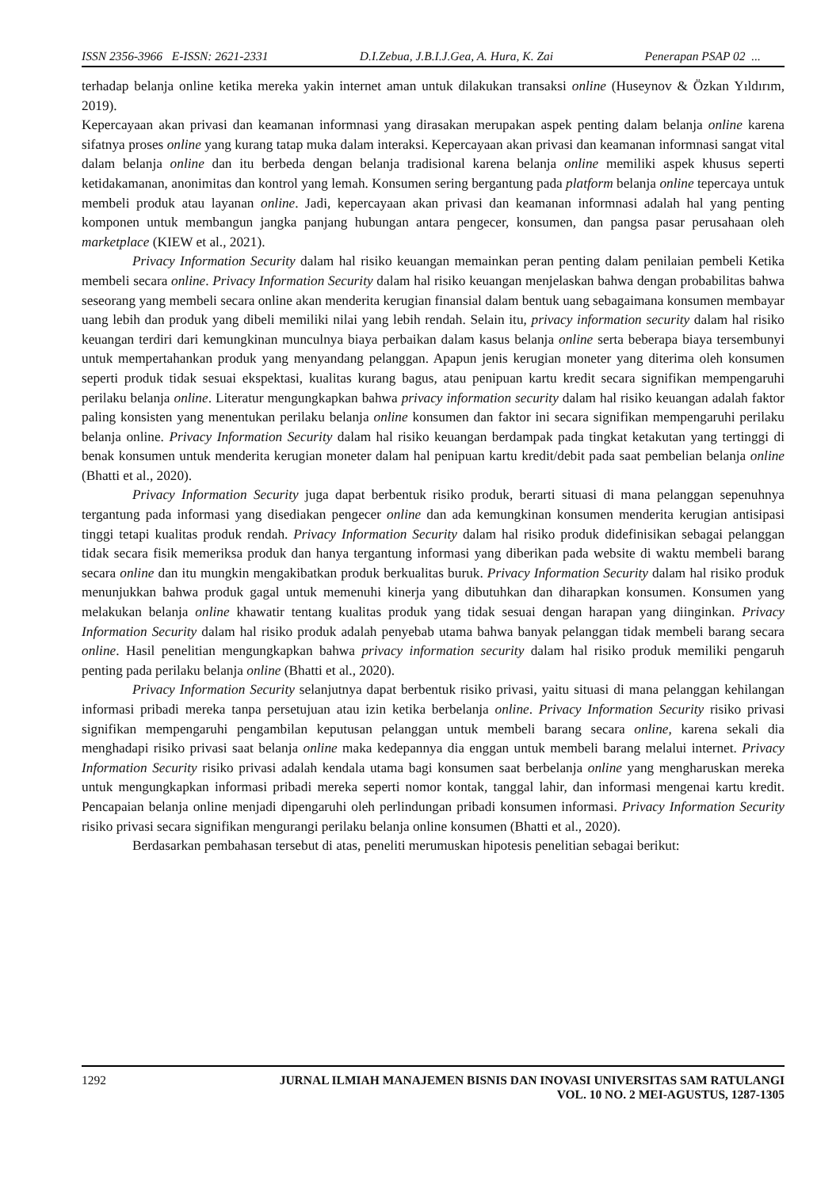ISSN 2356-3966 E-ISSN: 2621-2331 D.I.Zebua, J.B.I.J.Gea, A. Hura, K. Zai Penerapan PSAP 02 ...
terhadap belanja online ketika mereka yakin internet aman untuk dilakukan transaksi online (Huseynov & Özkan Yıldırım, 2019).
Kepercayaan akan privasi dan keamanan informnasi yang dirasakan merupakan aspek penting dalam belanja online karena sifatnya proses online yang kurang tatap muka dalam interaksi. Kepercayaan akan privasi dan keamanan informnasi sangat vital dalam belanja online dan itu berbeda dengan belanja tradisional karena belanja online memiliki aspek khusus seperti ketidakamanan, anonimitas dan kontrol yang lemah. Konsumen sering bergantung pada platform belanja online tepercaya untuk membeli produk atau layanan online. Jadi, kepercayaan akan privasi dan keamanan informnasi adalah hal yang penting komponen untuk membangun jangka panjang hubungan antara pengecer, konsumen, dan pangsa pasar perusahaan oleh marketplace (KIEW et al., 2021).
Privacy Information Security dalam hal risiko keuangan memainkan peran penting dalam penilaian pembeli Ketika membeli secara online. Privacy Information Security dalam hal risiko keuangan menjelaskan bahwa dengan probabilitas bahwa seseorang yang membeli secara online akan menderita kerugian finansial dalam bentuk uang sebagaimana konsumen membayar uang lebih dan produk yang dibeli memiliki nilai yang lebih rendah. Selain itu, privacy information security dalam hal risiko keuangan terdiri dari kemungkinan munculnya biaya perbaikan dalam kasus belanja online serta beberapa biaya tersembunyi untuk mempertahankan produk yang menyandang pelanggan. Apapun jenis kerugian moneter yang diterima oleh konsumen seperti produk tidak sesuai ekspektasi, kualitas kurang bagus, atau penipuan kartu kredit secara signifikan mempengaruhi perilaku belanja online. Literatur mengungkapkan bahwa privacy information security dalam hal risiko keuangan adalah faktor paling konsisten yang menentukan perilaku belanja online konsumen dan faktor ini secara signifikan mempengaruhi perilaku belanja online. Privacy Information Security dalam hal risiko keuangan berdampak pada tingkat ketakutan yang tertinggi di benak konsumen untuk menderita kerugian moneter dalam hal penipuan kartu kredit/debit pada saat pembelian belanja online (Bhatti et al., 2020).
Privacy Information Security juga dapat berbentuk risiko produk, berarti situasi di mana pelanggan sepenuhnya tergantung pada informasi yang disediakan pengecer online dan ada kemungkinan konsumen menderita kerugian antisipasi tinggi tetapi kualitas produk rendah. Privacy Information Security dalam hal risiko produk didefinisikan sebagai pelanggan tidak secara fisik memeriksa produk dan hanya tergantung informasi yang diberikan pada website di waktu membeli barang secara online dan itu mungkin mengakibatkan produk berkualitas buruk. Privacy Information Security dalam hal risiko produk menunjukkan bahwa produk gagal untuk memenuhi kinerja yang dibutuhkan dan diharapkan konsumen. Konsumen yang melakukan belanja online khawatir tentang kualitas produk yang tidak sesuai dengan harapan yang diinginkan. Privacy Information Security dalam hal risiko produk adalah penyebab utama bahwa banyak pelanggan tidak membeli barang secara online. Hasil penelitian mengungkapkan bahwa privacy information security dalam hal risiko produk memiliki pengaruh penting pada perilaku belanja online (Bhatti et al., 2020).
Privacy Information Security selanjutnya dapat berbentuk risiko privasi, yaitu situasi di mana pelanggan kehilangan informasi pribadi mereka tanpa persetujuan atau izin ketika berbelanja online. Privacy Information Security risiko privasi signifikan mempengaruhi pengambilan keputusan pelanggan untuk membeli barang secara online, karena sekali dia menghadapi risiko privasi saat belanja online maka kedepannya dia enggan untuk membeli barang melalui internet. Privacy Information Security risiko privasi adalah kendala utama bagi konsumen saat berbelanja online yang mengharuskan mereka untuk mengungkapkan informasi pribadi mereka seperti nomor kontak, tanggal lahir, dan informasi mengenai kartu kredit. Pencapaian belanja online menjadi dipengaruhi oleh perlindungan pribadi konsumen informasi. Privacy Information Security risiko privasi secara signifikan mengurangi perilaku belanja online konsumen (Bhatti et al., 2020).
Berdasarkan pembahasan tersebut di atas, peneliti merumuskan hipotesis penelitian sebagai berikut:
1292 JURNAL ILMIAH MANAJEMEN BISNIS DAN INOVASI UNIVERSITAS SAM RATULANGI
VOL. 10 NO. 2 MEI-AGUSTUS, 1287-1305